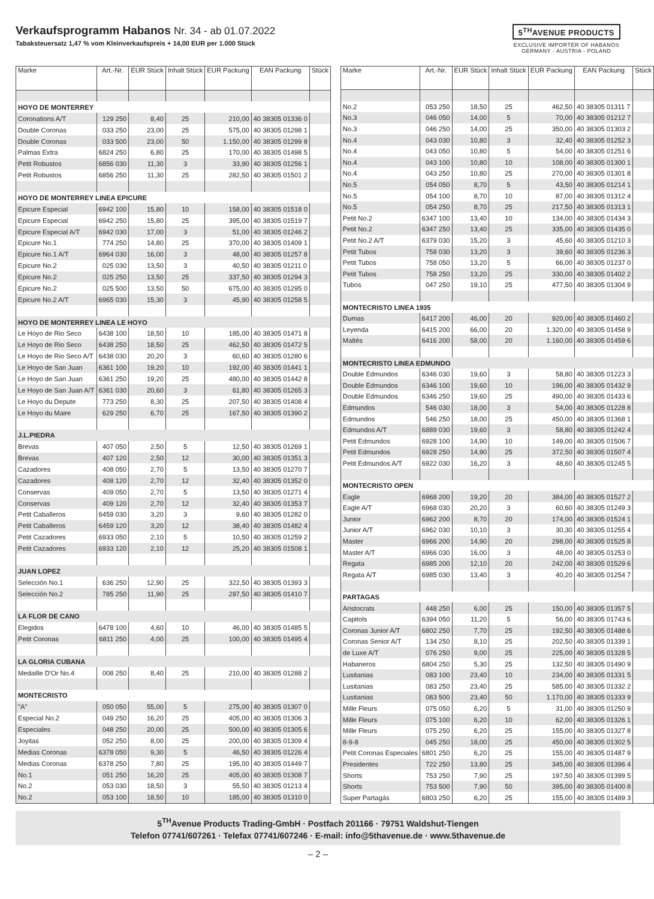Verkaufsprogramm Habanos Nr. 34 - ab 01.07.2022
Tabaksteuersatz 1,47 % vom Kleinverkaufspreis + 14,00 EUR per 1.000 Stück
5<sup>TH</sup>AVENUE PRODUCTS
EXCLUSIVE IMPORTER OF HABANOS
GERMANY - AUSTRIA - POLAND
| Marke | Art.-Nr. | EUR Stück | Inhalt Stück | EUR Packung | EAN Packung | Stück |
| --- | --- | --- | --- | --- | --- | --- |
| HOYO DE MONTERREY | | | | | | |
| Coronations A/T | 129 250 | 8,40 | 25 | 210,00 | 40 38305 01336 0 | |
| Double Coronas | 033 250 | 23,00 | 25 | 575,00 | 40 38305 01298 1 | |
| Double Coronas | 033 500 | 23,00 | 50 | 1.150,00 | 40 38305 01299 8 | |
| Palmas Extra | 6824 250 | 6,80 | 25 | 170,00 | 40 38305 01498 5 | |
| Petit Robustos | 6856 030 | 11,30 | 3 | 33,90 | 40 38305 01256 1 | |
| Petit Robustos | 6856 250 | 11,30 | 25 | 282,50 | 40 38305 01501 2 | |
| HOYO DE MONTERREY LINEA EPICURE | | | | | | |
| Epicure Especial | 6942 100 | 15,80 | 10 | 158,00 | 40 38305 01518 0 | |
| Epicure Especial | 6942 250 | 15,80 | 25 | 395,00 | 40 38305 01519 7 | |
| Epicure Especial A/T | 6942 030 | 17,00 | 3 | 51,00 | 40 38305 01246 2 | |
| Epicure No.1 | 774 250 | 14,80 | 25 | 370,00 | 40 38305 01409 1 | |
| Epicure No.1 A/T | 6964 030 | 16,00 | 3 | 48,00 | 40 38305 01257 8 | |
| Epicure No.2 | 025 030 | 13,50 | 3 | 40,50 | 40 38305 01211 0 | |
| Epicure No.2 | 025 250 | 13,50 | 25 | 337,50 | 40 38305 01294 3 | |
| Epicure No.2 | 025 500 | 13,50 | 50 | 675,00 | 40 38305 01295 0 | |
| Epicure No.2 A/T | 6965 030 | 15,30 | 3 | 45,90 | 40 38305 01258 5 | |
| HOYO DE MONTERREY LINEA LE HOYO | | | | | | |
| Le Hoyo de Rio Seco | 6438 100 | 18,50 | 10 | 185,00 | 40 38305 01471 8 | |
| Le Hoyo de Rio Seco | 6438 250 | 18,50 | 25 | 462,50 | 40 38305 01472 5 | |
| Le Hoyo de Rio Seco A/T | 6438 030 | 20,20 | 3 | 60,60 | 40 38305 01280 6 | |
| Le Hoyo de San Juan | 6361 100 | 19,20 | 10 | 192,00 | 40 38305 01441 1 | |
| Le Hoyo de San Juan | 6361 250 | 19,20 | 25 | 480,00 | 40 38305 01442 8 | |
| Le Hoyo de San Juan A/T | 6361 030 | 20,60 | 3 | 61,80 | 40 38305 01265 3 | |
| Le Hoyo du Depute | 773 250 | 8,30 | 25 | 207,50 | 40 38305 01408 4 | |
| Le Hoyo du Maire | 629 250 | 6,70 | 25 | 167,50 | 40 38305 01390 2 | |
| J.L.PIEDRA | | | | | | |
| Brevas | 407 050 | 2,50 | 5 | 12,50 | 40 38305 01269 1 | |
| Brevas | 407 120 | 2,50 | 12 | 30,00 | 40 38305 01351 3 | |
| Cazadores | 408 050 | 2,70 | 5 | 13,50 | 40 38305 01270 7 | |
| Cazadores | 408 120 | 2,70 | 12 | 32,40 | 40 38305 01352 0 | |
| Conservas | 409 050 | 2,70 | 5 | 13,50 | 40 38305 01271 4 | |
| Conservas | 409 120 | 2,70 | 12 | 32,40 | 40 38305 01353 7 | |
| Petit Caballeros | 6459 030 | 3,20 | 3 | 9,60 | 40 38305 01282 0 | |
| Petit Caballeros | 6459 120 | 3,20 | 12 | 38,40 | 40 38305 01482 4 | |
| Petit Cazadores | 6933 050 | 2,10 | 5 | 10,50 | 40 38305 01259 2 | |
| Petit Cazadores | 6933 120 | 2,10 | 12 | 25,20 | 40 38305 01508 1 | |
| JUAN LOPEZ | | | | | | |
| Selección No.1 | 636 250 | 12,90 | 25 | 322,50 | 40 38305 01393 3 | |
| Selección No.2 | 785 250 | 11,90 | 25 | 297,50 | 40 38305 01410 7 | |
| LA FLOR DE CANO | | | | | | |
| Elegidos | 6478 100 | 4,60 | 10 | 46,00 | 40 38305 01485 5 | |
| Petit Coronas | 6811 250 | 4,00 | 25 | 100,00 | 40 38305 01495 4 | |
| LA GLORIA CUBANA | | | | | | |
| Medaille D'Or No.4 | 008 250 | 8,40 | 25 | 210,00 | 40 38305 01288 2 | |
| MONTECRISTO | | | | | | |
| "A" | 050 050 | 55,00 | 5 | 275,00 | 40 38305 01307 0 | |
| Especial No.2 | 049 250 | 16,20 | 25 | 405,00 | 40 38305 01306 3 | |
| Especiales | 048 250 | 20,00 | 25 | 500,00 | 40 38305 01305 6 | |
| Joyitas | 052 250 | 8,00 | 25 | 200,00 | 40 38305 01309 4 | |
| Medias Coronas | 6378 050 | 9,30 | 5 | 46,50 | 40 38305 01226 4 | |
| Medias Coronas | 6378 250 | 7,80 | 25 | 195,00 | 40 38305 01449 7 | |
| No.1 | 051 250 | 16,20 | 25 | 405,00 | 40 38305 01308 7 | |
| No.2 | 053 030 | 18,50 | 3 | 55,50 | 40 38305 01213 4 | |
| No.2 | 053 100 | 18,50 | 10 | 185,00 | 40 38305 01310 0 | |
| Marke | Art.-Nr. | EUR Stück | Inhalt Stück | EUR Packung | EAN Packung | Stück |
| --- | --- | --- | --- | --- | --- | --- |
| No.2 | 053 250 | 18,50 | 25 | 462,50 | 40 38305 01311 7 | |
| No.3 | 046 050 | 14,00 | 5 | 70,00 | 40 38305 01212 7 | |
| No.3 | 046 250 | 14,00 | 25 | 350,00 | 40 38305 01303 2 | |
| No.4 | 043 030 | 10,80 | 3 | 32,40 | 40 38305 01252 3 | |
| No.4 | 043 050 | 10,80 | 5 | 54,00 | 40 38305 01251 6 | |
| No.4 | 043 100 | 10,80 | 10 | 108,00 | 40 38305 01300 1 | |
| No.4 | 043 250 | 10,80 | 25 | 270,00 | 40 38305 01301 8 | |
| No.5 | 054 050 | 8,70 | 5 | 43,50 | 40 38305 01214 1 | |
| No.5 | 054 100 | 8,70 | 10 | 87,00 | 40 38305 01312 4 | |
| No.5 | 054 250 | 8,70 | 25 | 217,50 | 40 38305 01313 1 | |
| Petit No.2 | 6347 100 | 13,40 | 10 | 134,00 | 40 38305 01434 3 | |
| Petit No.2 | 6347 250 | 13,40 | 25 | 335,00 | 40 38305 01435 0 | |
| Petit No.2 A/T | 6379 030 | 15,20 | 3 | 45,60 | 40 38305 01210 3 | |
| Petit Tubos | 758 030 | 13,20 | 3 | 39,60 | 40 38305 01236 3 | |
| Petit Tubos | 758 050 | 13,20 | 5 | 66,00 | 40 38305 01237 0 | |
| Petit Tubos | 758 250 | 13,20 | 25 | 330,00 | 40 38305 01402 2 | |
| Tubos | 047 250 | 19,10 | 25 | 477,50 | 40 38305 01304 9 | |
| MONTECRISTO LINEA 1935 | | | | | | |
| Dumas | 6417 200 | 46,00 | 20 | 920,00 | 40 38305 01460 2 | |
| Leyenda | 6415 200 | 66,00 | 20 | 1.320,00 | 40 38305 01458 9 | |
| Maltés | 6416 200 | 58,00 | 20 | 1.160,00 | 40 38305 01459 6 | |
| MONTECRISTO LINEA EDMUNDO | | | | | | |
| Double Edmundos | 6346 030 | 19,60 | 3 | 58,80 | 40 38305 01223 3 | |
| Double Edmundos | 6346 100 | 19,60 | 10 | 196,00 | 40 38305 01432 9 | |
| Double Edmundos | 6346 250 | 19,60 | 25 | 490,00 | 40 38305 01433 6 | |
| Edmundos | 546 030 | 18,00 | 3 | 54,00 | 40 38305 01228 8 | |
| Edmundos | 546 250 | 18,00 | 25 | 450,00 | 40 38305 01368 1 | |
| Edmundos A/T | 6889 030 | 19,60 | 3 | 58,80 | 40 38305 01242 4 | |
| Petit Edmundos | 6928 100 | 14,90 | 10 | 149,00 | 40 38305 01506 7 | |
| Petit Edmundos | 6928 250 | 14,90 | 25 | 372,50 | 40 38305 01507 4 | |
| Petit Edmundos A/T | 6922 030 | 16,20 | 3 | 48,60 | 40 38305 01245 5 | |
| MONTECRISTO OPEN | | | | | | |
| Eagle | 6968 200 | 19,20 | 20 | 384,00 | 40 38305 01527 2 | |
| Eagle A/T | 6968 030 | 20,20 | 3 | 60,60 | 40 38305 01249 3 | |
| Junior | 6962 200 | 8,70 | 20 | 174,00 | 40 38305 01524 1 | |
| Junior A/T | 6962 030 | 10,10 | 3 | 30,30 | 40 38305 01255 4 | |
| Master | 6966 200 | 14,90 | 20 | 298,00 | 40 38305 01525 8 | |
| Master A/T | 6966 030 | 16,00 | 3 | 48,00 | 40 38305 01253 0 | |
| Regata | 6985 200 | 12,10 | 20 | 242,00 | 40 38305 01529 6 | |
| Regata A/T | 6985 030 | 13,40 | 3 | 40,20 | 40 38305 01254 7 | |
| PARTAGAS | | | | | | |
| Aristocrats | 448 250 | 6,00 | 25 | 150,00 | 40 38305 01357 5 | |
| Capitols | 6394 050 | 11,20 | 5 | 56,00 | 40 38305 01743 6 | |
| Coronas Junior A/T | 6802 250 | 7,70 | 25 | 192,50 | 40 38305 01488 6 | |
| Coronas Senior A/T | 134 250 | 8,10 | 25 | 202,50 | 40 38305 01339 1 | |
| de Luxe A/T | 076 250 | 9,00 | 25 | 225,00 | 40 38305 01328 5 | |
| Habaneros | 6804 250 | 5,30 | 25 | 132,50 | 40 38305 01490 9 | |
| Lusitanias | 083 100 | 23,40 | 10 | 234,00 | 40 38305 01331 5 | |
| Lusitanias | 083 250 | 23,40 | 25 | 585,00 | 40 38305 01332 2 | |
| Lusitanias | 083 500 | 23,40 | 50 | 1.170,00 | 40 38305 01333 9 | |
| Mille Fleurs | 075 050 | 6,20 | 5 | 31,00 | 40 38305 01250 9 | |
| Mille Fleurs | 075 100 | 6,20 | 10 | 62,00 | 40 38305 01326 1 | |
| Mille Fleurs | 075 250 | 6,20 | 25 | 155,00 | 40 38305 01327 8 | |
| 8-9-8 | 045 250 | 18,00 | 25 | 450,00 | 40 38305 01302 5 | |
| Petit Coronas Especiales | 6801 250 | 6,20 | 25 | 155,00 | 40 38305 01487 9 | |
| Presidentes | 722 250 | 13,80 | 25 | 345,00 | 40 38305 01396 4 | |
| Shorts | 753 250 | 7,90 | 25 | 197,50 | 40 38305 01399 5 | |
| Shorts | 753 500 | 7,90 | 50 | 395,00 | 40 38305 01400 8 | |
| Super Partagás | 6803 250 | 6,20 | 25 | 155,00 | 40 38305 01489 3 | |
5<sup>TH</sup>Avenue Products Trading-GmbH · Postfach 201166 · 79751 Waldshut-Tiengen
Telefon 07741/607261 · Telefax 07741/607246 · E-mail: info@5thavenue.de · www.5thavenue.de
– 2 –